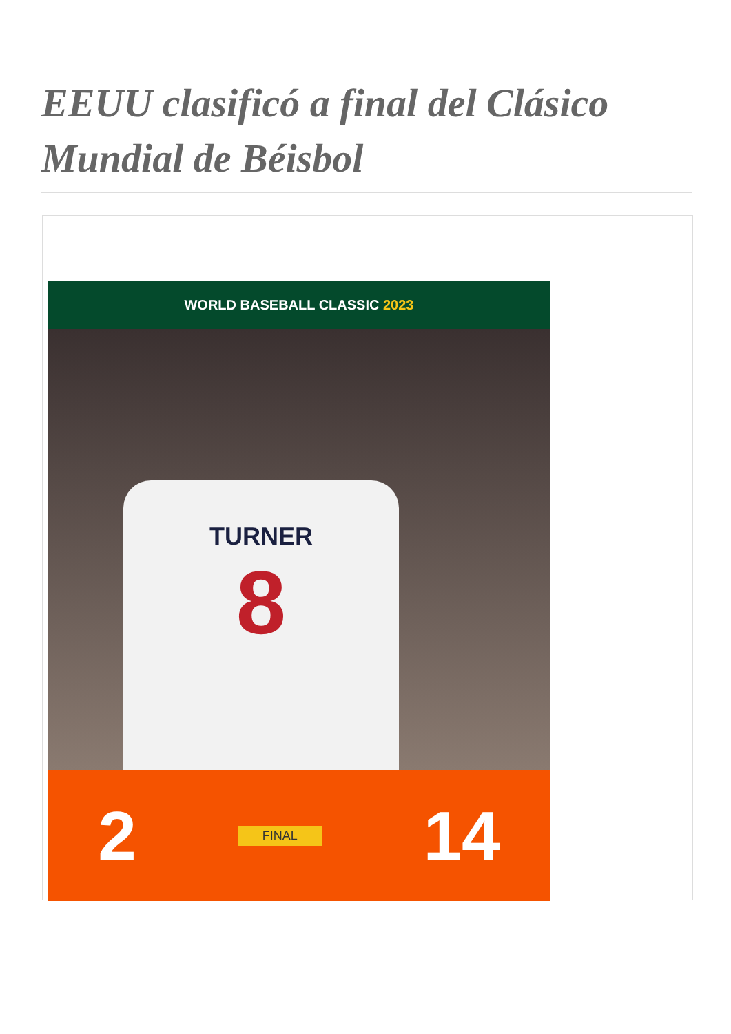EEUU clasificó a final del Clásico Mundial de Béisbol
WORLD BASEBALL CLASSIC 2023
TURNER
8
2
FINAL
14